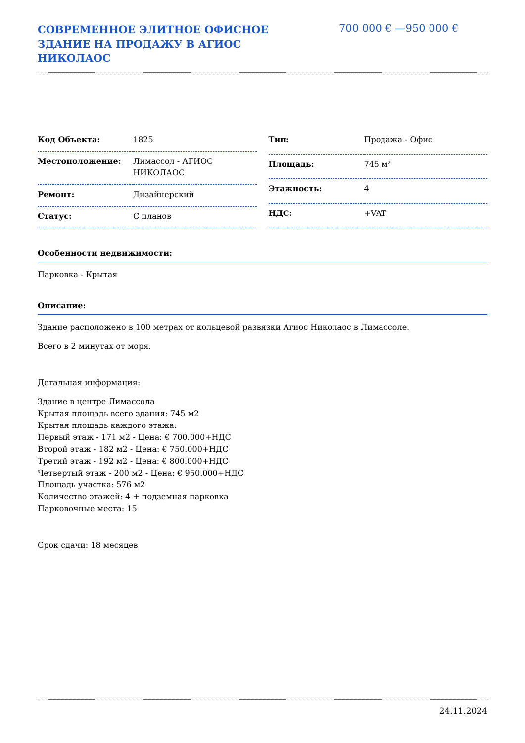СОВРЕМЕННОЕ ЭЛИТНОЕ ОФИСНОЕ ЗДАНИЕ НА ПРОДАЖУ В АГИОС НИКОЛАОС
700 000 € —950 000 €
| Код Объекта: | 1825 |
| Местоположение: | Лимассол - АГИОС НИКОЛАОС |
| Ремонт: | Дизайнерский |
| Статус: | С планов |
| Тип: | Продажа - Офис |
| Площадь: | 745 м² |
| Этажность: | 4 |
| НДС: | +VAT |
Особенности недвижимости:
Парковка - Крытая
Описание:
Здание расположено в 100 метрах от кольцевой развязки Агиос Николаос в Лимассоле.
Всего в 2 минутах от моря.
Детальная информация:
Здание в центре Лимассола
Крытая площадь всего здания: 745 м2
Крытая площадь каждого этажа:
Первый этаж - 171 м2 - Цена: € 700.000+НДС
Второй этаж - 182 м2 - Цена: € 750.000+НДС
Третий этаж - 192 м2 - Цена: € 800.000+НДС
Четвертый этаж - 200 м2 - Цена: € 950.000+НДС
Площадь участка: 576 м2
Количество этажей: 4 + подземная парковка
Парковочные места: 15
Срок сдачи: 18 месяцев
24.11.2024